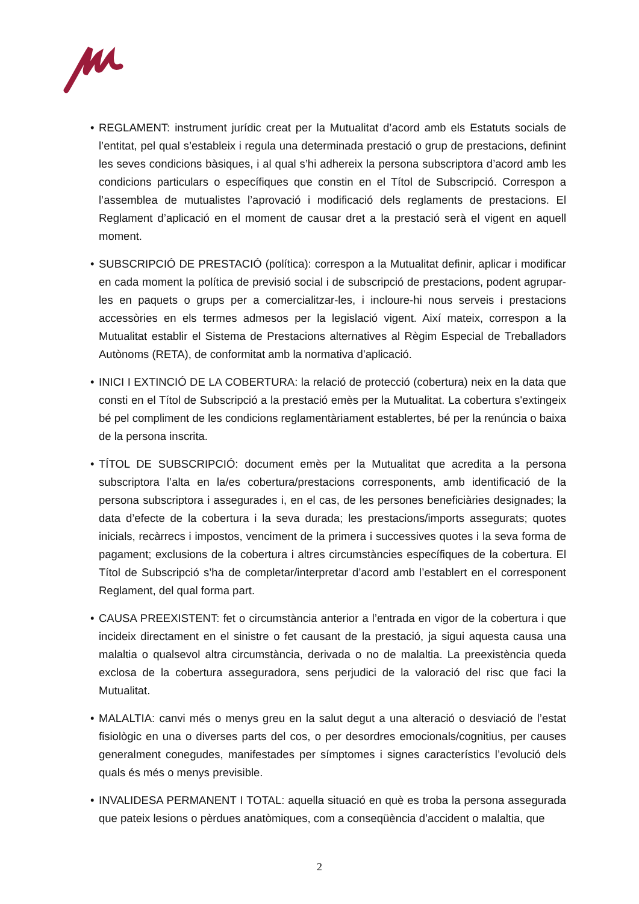• REGLAMENT: instrument jurídic creat per la Mutualitat d’acord amb els Estatuts socials de l’entitat, pel qual s’estableix i regula una determinada prestació o grup de prestacions, definint les seves condicions bàsiques, i al qual s’hi adhereix la persona subscriptora d’acord amb les condicions particulars o específiques que constin en el Títol de Subscripció. Correspon a l’assemblea de mutualistes l’aprovació i modificació dels reglaments de prestacions. El Reglament d’aplicació en el moment de causar dret a la prestació serà el vigent en aquell moment.
• SUBSCRIPCIÓ DE PRESTACIÓ (política): correspon a la Mutualitat definir, aplicar i modificar en cada moment la política de previsió social i de subscripció de prestacions, podent agrupar-les en paquets o grups per a comercialitzar-les, i incloure-hi nous serveis i prestacions accessòries en els termes admesos per la legislació vigent. Així mateix, correspon a la Mutualitat establir el Sistema de Prestacions alternatives al Règim Especial de Treballadors Autònoms (RETA), de conformitat amb la normativa d’aplicació.
• INICI I EXTINCIÓ DE LA COBERTURA: la relació de protecció (cobertura) neix en la data que consti en el Títol de Subscripció a la prestació emès per la Mutualitat. La cobertura s'extingeix bé pel compliment de les condicions reglamentàriament establertes, bé per la renúncia o baixa de la persona inscrita.
• TÍTOL DE SUBSCRIPCIÓ: document emès per la Mutualitat que acredita a la persona subscriptora l’alta en la/es cobertura/prestacions corresponents, amb identificació de la persona subscriptora i assegurades i, en el cas, de les persones beneficiàries designades; la data d’efecte de la cobertura i la seva durada; les prestacions/imports assegurats; quotes inicials, recàrrecs i impostos, venciment de la primera i successives quotes i la seva forma de pagament; exclusions de la cobertura i altres circumstàncies específiques de la cobertura. El Títol de Subscripció s’ha de completar/interpretar d’acord amb l’establert en el corresponent Reglament, del qual forma part.
• CAUSA PREEXISTENT: fet o circumstància anterior a l’entrada en vigor de la cobertura i que incideix directament en el sinistre o fet causant de la prestació, ja sigui aquesta causa una malaltia o qualsevol altra circumstància, derivada o no de malaltia. La preexistència queda exclosa de la cobertura asseguradora, sens perjudici de la valoració del risc que faci la Mutualitat.
• MALALTIA: canvi més o menys greu en la salut degut a una alteració o desviació de l’estat fisiològic en una o diverses parts del cos, o per desordres emocionals/cognitius, per causes generalment conegudes, manifestades per símptomes i signes característics l’evolució dels quals és més o menys previsible.
• INVALIDESA PERMANENT I TOTAL: aquella situació en què es troba la persona assegurada que pateix lesions o pèrdues anatòmiques, com a conseqüència d’accident o malaltia, que
2